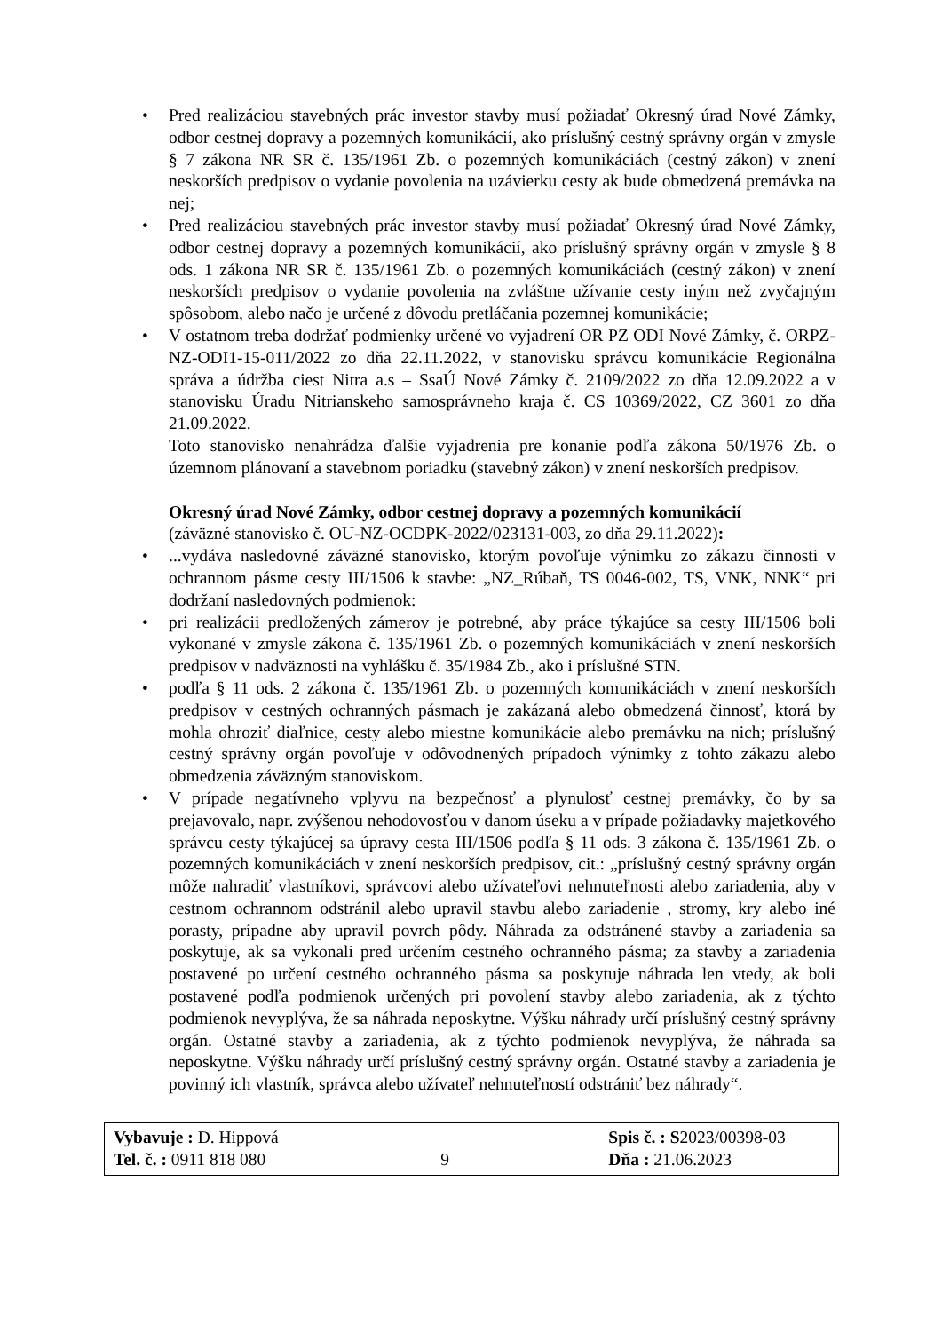• Pred realizáciou stavebných prác investor stavby musí požiadať Okresný úrad Nové Zámky, odbor cestnej dopravy a pozemných komunikácií, ako príslušný cestný správny orgán v zmysle § 7 zákona NR SR č. 135/1961 Zb. o pozemných komunikáciách (cestný zákon) v znení neskorších predpisov o vydanie povolenia na uzávierku cesty ak bude obmedzená premávka na nej;
• Pred realizáciou stavebných prác investor stavby musí požiadať Okresný úrad Nové Zámky, odbor cestnej dopravy a pozemných komunikácií, ako príslušný správny orgán v zmysle § 8 ods. 1 zákona NR SR č. 135/1961 Zb. o pozemných komunikáciách (cestný zákon) v znení neskorších predpisov o vydanie povolenia na zvláštne užívanie cesty iným než zvyčajným spôsobom, alebo načo je určené z dôvodu pretláčania pozemnej komunikácie;
• V ostatnom treba dodržať podmienky určené vo vyjadrení OR PZ ODI Nové Zámky, č. ORPZ-NZ-ODI1-15-011/2022 zo dňa 22.11.2022, v stanovisku správcu komunikácie Regionálna správa a údržba ciest Nitra a.s – SsaÚ Nové Zámky č. 2109/2022 zo dňa 12.09.2022 a v stanovisku Úradu Nitrianskeho samosprávneho kraja č. CS 10369/2022, CZ 3601 zo dňa 21.09.2022.
Toto stanovisko nenahrádza ďalšie vyjadrenia pre konanie podľa zákona 50/1976 Zb. o územnom plánovaní a stavebnom poriadku (stavebný zákon) v znení neskorších predpisov.
Okresný úrad Nové Zámky, odbor cestnej dopravy a pozemných komunikácií
(záväzné stanovisko č. OU-NZ-OCDPK-2022/023131-003, zo dňa 29.11.2022):
•...vydáva nasledovné záväzné stanovisko, ktorým povoľuje výnimku zo zákazu činnosti v ochrannom pásme cesty III/1506 k stavbe: „NZ_Rúbaň, TS 0046-002, TS, VNK, NNK“ pri dodržaní nasledovných podmienok:
• pri realizácii predložených zámerov je potrebné, aby práce týkajúce sa cesty III/1506 boli vykonané v zmysle zákona č. 135/1961 Zb. o pozemných komunikáciách v znení neskorších predpisov v nadväznosti na vyhlášku č. 35/1984 Zb., ako i príslušné STN.
• podľa § 11 ods. 2 zákona č. 135/1961 Zb. o pozemných komunikáciách v znení neskorších predpisov v cestných ochranných pásmach je zakázaná alebo obmedzená činnosť, ktorá by mohla ohroziť diaľnice, cesty alebo miestne komunikácie alebo premávku na nich; príslušný cestný správny orgán povoľuje v odôvodnených prípadoch výnimky z tohto zákazu alebo obmedzenia záväzným stanoviskom.
• V prípade negatívneho vplyvu na bezpečnosť a plynulosť cestnej premávky, čo by sa prejavovalo, napr. zvýšenou nehodovosťou v danom úseku a v prípade požiadavky majetkového správcu cesty týkajúcej sa úpravy cesta III/1506 podľa § 11 ods. 3 zákona č. 135/1961 Zb. o pozemných komunikáciách v znení neskorších predpisov, cit.: „príslušný cestný správny orgán môže nahradiť vlastníkovi, správcovi alebo užívateľovi nehnuteľnosti alebo zariadenia, aby v cestnom ochrannom odstránil alebo upravil stavbu alebo zariadenie , stromy, kry alebo iné porasty, prípadne aby upravil povrch pôdy. Náhrada za odstránené stavby a zariadenia sa poskytuje, ak sa vykonali pred určením cestného ochranného pásma; za stavby a zariadenia postavené po určení cestného ochranného pásma sa poskytuje náhrada len vtedy, ak boli postavené podľa podmienok určených pri povolení stavby alebo zariadenia, ak z týchto podmienok nevyplýva, že sa náhrada neposkytne. Výšku náhrady určí príslušný cestný správny orgán. Ostatné stavby a zariadenia, ak z týchto podmienok nevyplýva, že náhrada sa neposkytne. Výšku náhrady určí príslušný cestný správny orgán. Ostatné stavby a zariadenia je povinný ich vlastník, správca alebo užívateľ nehnuteľností odstrániť bez náhrady“.
Vybavuje : D. Hippová
Tel. č. : 0911 818 080
9 Spis č. : S2023/00398-03
Dňa : 21.06.2023